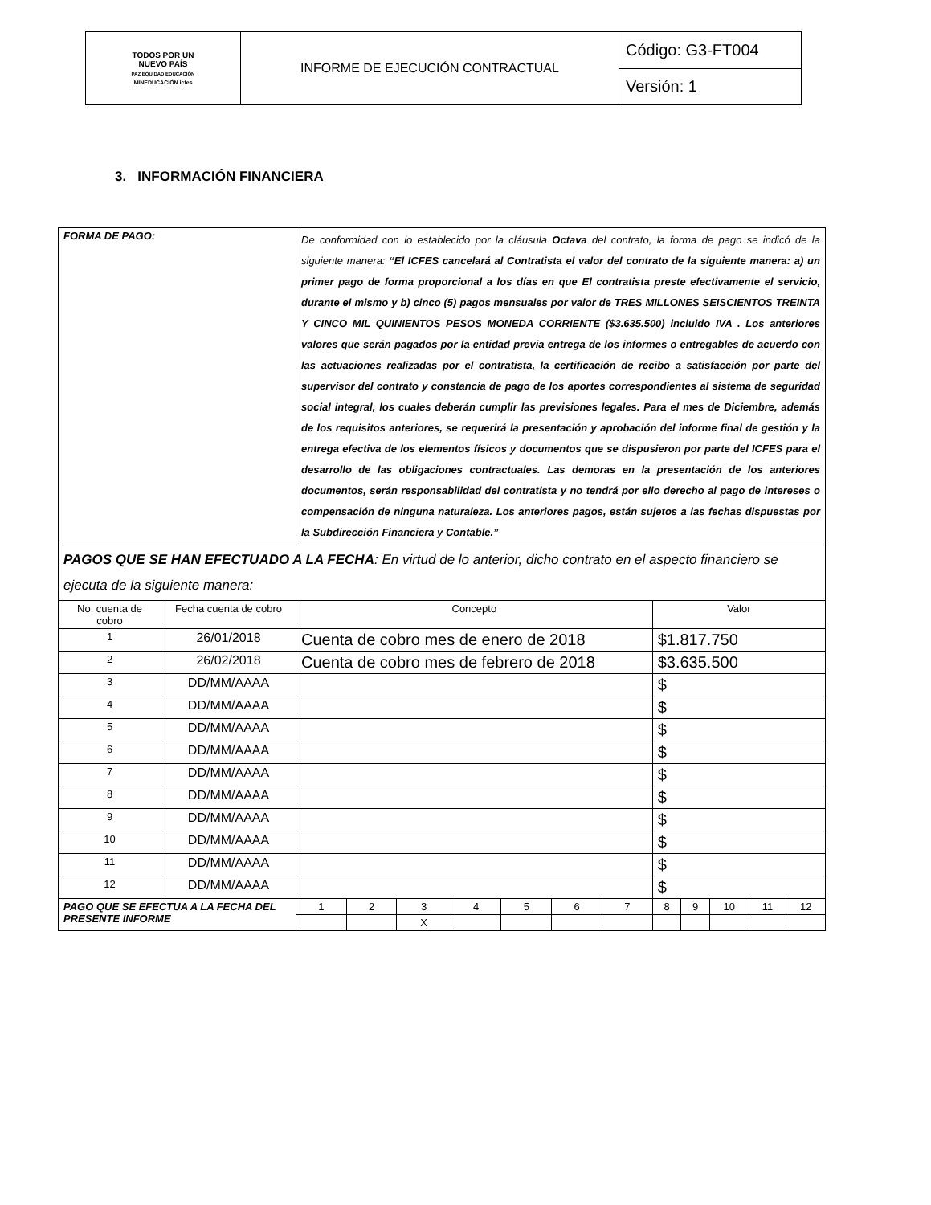| TODOS POR UN NUEVO PAÍS PAZ EQUIDAD EDUCACIÓN MINEDUCACIÓN icfes | INFORME DE EJECUCIÓN CONTRACTUAL | Código: G3-FT004 |
| | | Versión: 1 |
3. INFORMACIÓN FINANCIERA
| FORMA DE PAGO: | | De conformidad con lo establecido por la cláusula Octava del contrato, la forma de pago se indicó de la siguiente manera: “El ICFES cancelará al Contratista el valor del contrato de la siguiente manera: a) un primer pago de forma proporcional a los días en que El contratista preste efectivamente el servicio, durante el mismo y b) cinco (5) pagos mensuales por valor de TRES MILLONES SEISCIENTOS TREINTA Y CINCO MIL QUINIENTOS PESOS MONEDA CORRIENTE ($3.635.500) incluido IVA . Los anteriores valores que serán pagados por la entidad previa entrega de los informes o entregables de acuerdo con las actuaciones realizadas por el contratista, la certificación de recibo a satisfacción por parte del supervisor del contrato y constancia de pago de los aportes correspondientes al sistema de seguridad social integral, los cuales deberán cumplir las previsiones legales. Para el mes de Diciembre, además de los requisitos anteriores, se requerirá la presentación y aprobación del informe final de gestión y la entrega efectiva de los elementos físicos y documentos que se dispusieron por parte del ICFES para el desarrollo de las obligaciones contractuales. Las demoras en la presentación de los anteriores documentos, serán responsabilidad del contratista y no tendrá por ello derecho al pago de intereses o compensación de ninguna naturaleza. Los anteriores pagos, están sujetos a las fechas dispuestas por la Subdirección Financiera y Contable.” | | | | | | | | | | | |
| PAGOS QUE SE HAN EFECTUADO A LA FECHA : En virtud de lo anterior, dicho contrato en el aspecto financiero se ejecuta de la siguiente manera: | | | | | | | | | | | | | |
| No. cuenta de cobro | Fecha cuenta de cobro | Concepto | | | | | | | Valor | | | | |
| 1 | 26/01/2018 | Cuenta de cobro mes de enero de 2018 | | | | | | | $1.817.750 | | | | |
| 2 | 26/02/2018 | Cuenta de cobro mes de febrero de 2018 | | | | | | | $3.635.500 | | | | |
| 3 | DD/MM/AAAA | | | | | | | | $ | | | | |
| 4 | DD/MM/AAAA | | | | | | | | $ | | | | |
| 5 | DD/MM/AAAA | | | | | | | | $ | | | | |
| 6 | DD/MM/AAAA | | | | | | | | $ | | | | |
| 7 | DD/MM/AAAA | | | | | | | | $ | | | | |
| 8 | DD/MM/AAAA | | | | | | | | $ | | | | |
| 9 | DD/MM/AAAA | | | | | | | | $ | | | | |
| 10 | DD/MM/AAAA | | | | | | | | $ | | | | |
| 11 | DD/MM/AAAA | | | | | | | | $ | | | | |
| 12 | DD/MM/AAAA | | | | | | | | $ | | | | |
| PAGO QUE SE EFECTUA A LA FECHA DEL PRESENTE INFORME | | 1 | 2 | 3 | 4 | 5 | 6 | 7 | 8 | 9 | 10 | 11 | 12 |
| | | | | X | | | | | | | | | |